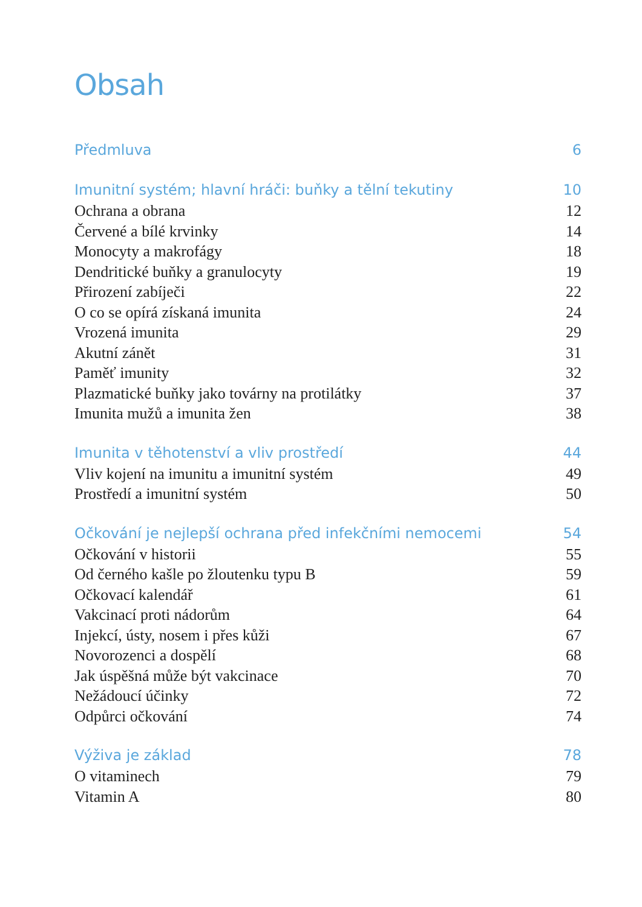Obsah
Předmluva 6
Imunitní systém; hlavní hráči: buňky a tělní tekutiny 10
Ochrana a obrana 12
Červené a bílé krvinky 14
Monocyty a makrofágy 18
Dendritické buňky a granulocyty 19
Přirození zabíječi 22
O co se opírá získaná imunita 24
Vrozená imunita 29
Akutní zánět 31
Paměť imunity 32
Plazmatické buňky jako továrny na protilátky 37
Imunita mužů a imunita žen 38
Imunita v těhotenství a vliv prostředí 44
Vliv kojení na imunitu a imunitní systém 49
Prostředí a imunitní systém 50
Očkování je nejlepší ochrana před infekčními nemocemi 54
Očkování v historii 55
Od černého kašle po žloutenku typu B 59
Očkovací kalendář 61
Vakcinací proti nádorům 64
Injekcí, ústy, nosem i přes kůži 67
Novorozenci a dospělí 68
Jak úspěšná může být vakcinace 70
Nežádoucí účinky 72
Odpůrci očkování 74
Výživa je základ 78
O vitaminech 79
Vitamin A 80